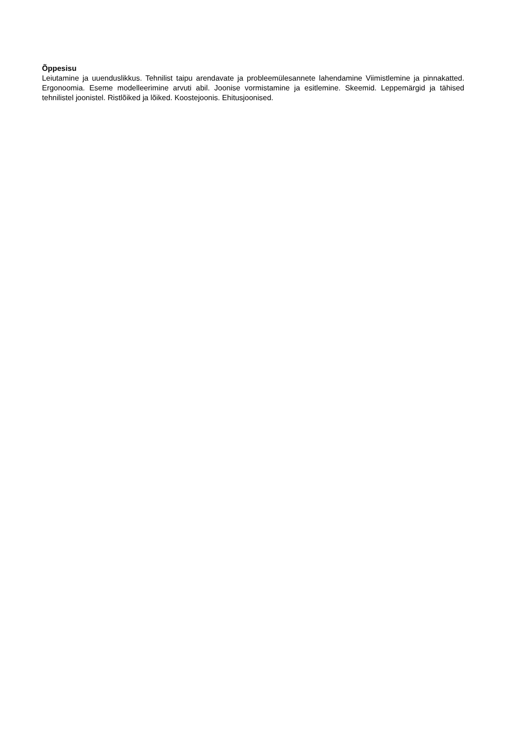Õppesisu
Leiutamine ja uuenduslikkus. Tehnilist taipu arendavate ja probleemülesannete lahendamine Viimistlemine ja pinnakatted. Ergonoomia. Eseme modelleerimine arvuti abil. Joonise vormistamine ja esitlemine. Skeemid. Leppemärgid ja tähised tehnilistel joonistel. Ristlõiked ja lõiked. Koostejoonis. Ehitusjoonised.